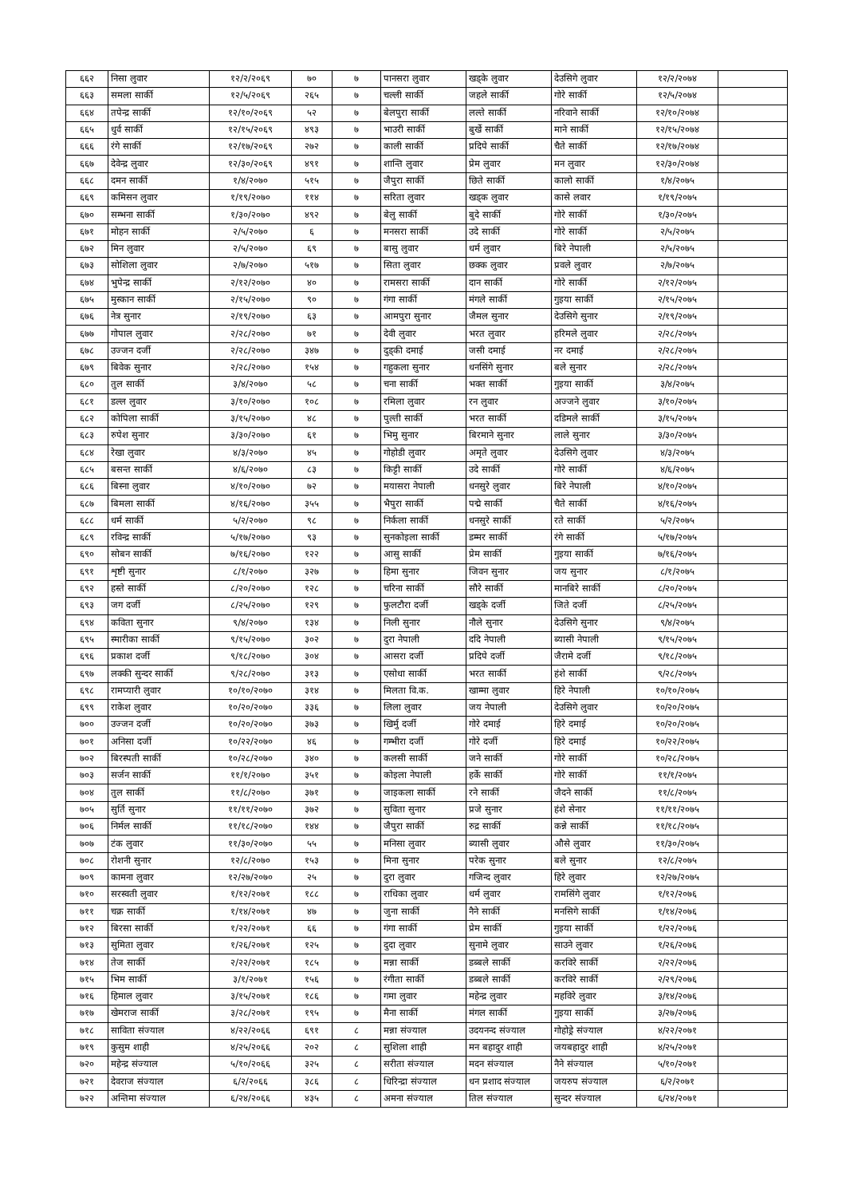| ६६२ | निसा लुवार | १२/२/२०६९ | ७० | ७ | पानसरा लुवार | खड्के लुवार | देउसिगे लुवार | १२/२/२०७४ | |
| ६६३ | समला सार्की | १२/५/२०६९ | २६५ | ७ | चल्ली सार्की | जहले सार्की | गोरे सार्की | १२/५/२०७४ | |
| ६६४ | तपेन्द्र सार्की | १२/१०/२०६९ | ५२ | ७ | बेलपुरा सार्की | लल्ते सार्की | नरिवाने सार्की | १२/१०/२०७४ | |
| ६६५ | धुर्व सार्की | १२/१५/२०६९ | ४९३ | ७ | भाउरी सार्की | बुर्खे सार्की | माने सार्की | १२/१५/२०७४ | |
| ६६६ | रंगे सार्की | १२/१७/२०६९ | २७२ | ७ | काली सार्की | प्रदिपे सार्की | चैते सार्की | १२/१७/२०७४ | |
| ६६७ | देवेन्द्र लुवार | १२/३०/२०६९ | ४९१ | ७ | शान्ति लुवार | प्रेम लुवार | मन लुवार | १२/३०/२०७४ | |
| ६६८ | दमन सार्की | १/४/२०७० | ५१५ | ७ | जैपुरा सार्की | छिते सार्की | कालो सार्की | १/४/२०७५ | |
| ६६९ | कमिसन लुवार | १/१९/२०७० | ११४ | ७ | सरिता लुवार | खड्क लुवार | कासे लवार | १/१९/२०७५ | |
| ६७० | सम्भना सार्की | १/३०/२०७० | ४९२ | ७ | बेलु सार्की | बुदे सार्की | गोरे सार्की | १/३०/२०७५ | |
| ६७१ | मोहन सार्की | २/५/२०७० | ६ | ७ | मनसरा सार्की | उदे सार्की | गोरे सार्की | २/५/२०७५ | |
| ६७२ | मिन लुवार | २/५/२०७० | ६९ | ७ | बासु लुवार | धर्म लुवार | बिरे नेपाली | २/५/२०७५ | |
| ६७३ | सोशिला लुवार | २/७/२०७० | ५१७ | ७ | सिता लुवार | छक्क लुवार | प्रवले लुवार | २/७/२०७५ | |
| ६७४ | भुपेन्द्र सार्की | २/१२/२०७० | ४० | ७ | रामसरा सार्की | दान सार्की | गोरे सार्की | २/१२/२०७५ | |
| ६७५ | मुस्कान सार्की | २/१५/२०७० | ९० | ७ | गंगा सार्की | मंगले सार्की | गुइया सार्की | २/१५/२०७५ | |
| ६७६ | नेत्र सुनार | २/१९/२०७० | ६३ | ७ | आमपुरा सुनार | जैमल सुनार | देउसिगे सुनार | २/१९/२०७५ | |
| ६७७ | गोपाल लुवार | २/२८/२०७० | ७१ | ७ | देवी लुवार | भरत लुवार | हरिमले लुवार | २/२८/२०७५ | |
| ६७८ | उज्जन दर्जी | २/२८/२०७० | ३४७ | ७ | दुड्की दमाई | जसी दमाई | नर दमाई | २/२८/२०७५ | |
| ६७९ | बिवेक सुनार | २/२८/२०७० | १५४ | ७ | गहुकला सुनार | धनसिंगे सुनार | बले सुनार | २/२८/२०७५ | |
| ६८० | तुल सार्की | ३/४/२०७० | ५८ | ७ | चना सार्की | भक्त सार्की | गुइया सार्की | ३/४/२०७५ | |
| ६८१ | डल्ल लुवार | ३/१०/२०७० | १०८ | ७ | रमिला लुवार | रन लुवार | अज्जने लुवार | ३/१०/२०७५ | |
| ६८२ | कोपिला सार्की | ३/१५/२०७० | ४८ | ७ | पुल्ती सार्की | भरत सार्की | दडिमले सार्की | ३/१५/२०७५ | |
| ६८३ | रुपेश सुनार | ३/३०/२०७० | ६१ | ७ | भिमु सुनार | बिरमाने सुनार | लाले सुनार | ३/३०/२०७५ | |
| ६८४ | रेखा लुवार | ४/३/२०७० | ४५ | ७ | गोहोडी लुवार | अमृते लुवार | देउसिगे लुवार | ४/३/२०७५ | |
| ६८५ | बसन्त सार्की | ४/६/२०७० | ८३ | ७ | किट्टी सार्की | उदे सार्की | गोरे सार्की | ४/६/२०७५ | |
| ६८६ | बिस्ना लुवार | ४/१०/२०७० | ७२ | ७ | मयासरा नेपाली | धनसुरे लुवार | बिरे नेपाली | ४/१०/२०७५ | |
| ६८७ | बिमला सार्की | ४/१६/२०७० | ३५५ | ७ | भैपुरा सार्की | पद्मे सार्की | चैते सार्की | ४/१६/२०७५ | |
| ६८८ | धर्म सार्की | ५/२/२०७० | ९८ | ७ | निर्कला सार्की | धनसुरे सार्की | रते सार्की | ५/२/२०७५ | |
| ६८९ | रविन्द्र सार्की | ५/१७/२०७० | ९३ | ७ | सुनकोइला सार्की | डम्मर सार्की | रंगे सार्की | ५/१७/२०७५ | |
| ६९० | सोबन सार्की | ७/१६/२०७० | १२२ | ७ | आसु सार्की | प्रेम सार्की | गुइया सार्की | ७/१६/२०७५ | |
| ६९१ | शृष्टी सुनार | ८/१/२०७० | ३२७ | ७ | हिमा सुनार | जिवन सुनार | जय सुनार | ८/१/२०७५ | |
| ६९२ | हस्ते सार्की | ८/२०/२०७० | १२८ | ७ | चरिना सार्की | सौरे सार्की | मानबिरे सार्की | ८/२०/२०७५ | |
| ६९३ | जग दर्जी | ८/२५/२०७० | १२९ | ७ | फुलटौरा दर्जी | खड्के दर्जी | जिते दर्जी | ८/२५/२०७५ | |
| ६९४ | कविता सुनार | ९/४/२०७० | १३४ | ७ | निली सुनार | नौले सुनार | देउसिगे सुनार | ९/४/२०७५ | |
| ६९५ | स्मारीका सार्की | ९/१५/२०७० | ३०२ | ७ | दुरा नेपाली | ददि नेपाली | ब्यासी नेपाली | ९/१५/२०७५ | |
| ६९६ | प्रकाश दर्जी | ९/१८/२०७० | ३०४ | ७ | आसरा दर्जी | प्रदिपे दर्जी | जैरामे दर्जी | ९/१८/२०७५ | |
| ६९७ | लक्की सुन्दर सार्की | ९/२८/२०७० | ३१३ | ७ | एसोधा सार्की | भरत सार्की | हंशे सार्की | ९/२८/२०७५ | |
| ६९८ | रामप्यारी लुवार | १०/१०/२०७० | ३१४ | ७ | मिलता वि.क. | खाम्मा लुवार | हिरे नेपाली | १०/१०/२०७५ | |
| ६९९ | राकेश लुवार | १०/२०/२०७० | ३३६ | ७ | लिला लुवार | जय नेपाली | देउसिगे लुवार | १०/२०/२०७५ | |
| ७०० | उज्जन दर्जी | १०/२०/२०७० | ३७३ | ७ | खिर्मु दर्जी | गोरे दमाई | हिरे दमाई | १०/२०/२०७५ | |
| ७०१ | अनिसा दर्जी | १०/२२/२०७० | ४६ | ७ | गम्भीरा दर्जी | गोरे दर्जी | हिरे दमाई | १०/२२/२०७५ | |
| ७०२ | बिरस्पती सार्की | १०/२८/२०७० | ३४० | ७ | कलसी सार्की | जने सार्की | गोरे सार्की | १०/२८/२०७५ | |
| ७०३ | सर्जन सार्की | ११/१/२०७० | ३५१ | ७ | कोइला नेपाली | हर्के सार्की | गोरे सार्की | ११/१/२०७५ | |
| ७०४ | तुल सार्की | ११/८/२०७० | ३७१ | ७ | जाइकला सार्की | रने सार्की | जैदने सार्की | ११/८/२०७५ | |
| ७०५ | सुर्ति सुनार | ११/११/२०७० | ३७२ | ७ | सुविता सुनार | प्रजे सुनार | हंशे सेनार | ११/११/२०७५ | |
| ७०६ | निर्मल सार्की | ११/१८/२०७० | १४४ | ७ | जैपुरा सार्की | रुद्र सार्की | कन्ने सार्की | ११/१८/२०७५ | |
| ७०७ | टंक लुवार | ११/३०/२०७० | ५५ | ७ | मनिसा लुवार | ब्यासी लुवार | औसे लुवार | ११/३०/२०७५ | |
| ७०८ | रोशनी सुनार | १२/८/२०७० | १५३ | ७ | मिना सुनार | परेक सुनार | बले सुनार | १२/८/२०७५ | |
| ७०९ | कामना लुवार | १२/२७/२०७० | २५ | ७ | दुरा लुवार | गजिन्द लुवार | हिरे लुवार | १२/२७/२०७५ | |
| ७१० | सरस्वती लुवार | १/१२/२०७१ | १८८ | ७ | राधिका लुवार | धर्म लुवार | रामसिंगे लुवार | १/१२/२०७६ | |
| ७११ | चक्र सार्की | १/१४/२०७१ | ४७ | ७ | जुना सार्की | नैने सार्की | मनसिगे सार्की | १/१४/२०७६ | |
| ७१२ | बिरसा सार्की | १/२२/२०७१ | ६६ | ७ | गंगा सार्की | प्रेम सार्की | गुइया सार्की | १/२२/२०७६ | |
| ७१३ | सुमिता लुवार | १/२६/२०७१ | १२५ | ७ | दुदा लुवार | सुनामे लुवार | साउने लुवार | १/२६/२०७६ | |
| ७१४ | तेज सार्की | २/२२/२०७१ | १८५ | ७ | मन्ना सार्की | डब्बले सार्की | करविरे सार्की | २/२२/२०७६ | |
| ७१५ | भिम सार्की | ३/१/२०७१ | १५६ | ७ | रंगीता सार्की | डब्बले सार्की | करविरे सार्की | २/२९/२०७६ | |
| ७१६ | हिमाल लुवार | ३/१५/२०७१ | १८६ | ७ | गमा लुवार | महेन्द्र लुवार | महविरे लुवार | ३/१४/२०७६ | |
| ७१७ | खेमराज सार्की | ३/२८/२०७१ | १९५ | ७ | मैना सार्की | मंगल सार्की | गुइया सार्की | ३/२७/२०७६ | |
| ७१८ | साविता संज्याल | ४/२२/२०६६ | ६९१ | ८ | मन्ना संज्याल | उदयनन्द संज्याल | गोहोड्रे संज्याल | ४/२२/२०७१ | |
| ७१९ | कुसुम शाही | ४/२५/२०६६ | २०२ | ८ | सुशिला शाही | मन बहादुर शाही | जयबहादुर शाही | ४/२५/२०७१ | |
| ७२० | महेन्द्र संज्याल | ५/१०/२०६६ | ३२५ | ८ | सरीता संज्याल | मदन संज्याल | नैने संज्याल | ५/१०/२०७१ | |
| ७२१ | देवराज संज्याल | ६/२/२०६६ | ३८६ | ८ | धिरिन्द्रा संज्याल | धन प्रशाद संज्याल | जयरुप संज्याल | ६/२/२०७१ | |
| ७२२ | अन्तिमा संज्याल | ६/२४/२०६६ | ४३५ | ८ | अमना संज्याल | तिल संज्याल | सुन्दर संज्याल | ६/२४/२०७१ | |